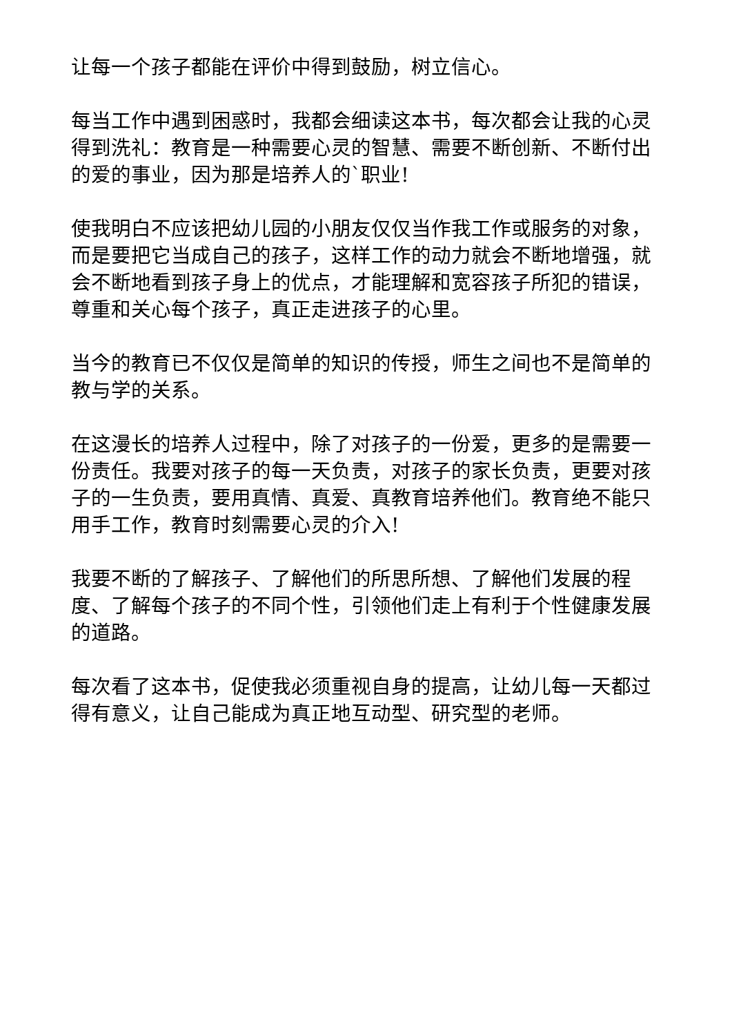让每一个孩子都能在评价中得到鼓励，树立信心。
每当工作中遇到困惑时，我都会细读这本书，每次都会让我的心灵得到洗礼：教育是一种需要心灵的智慧、需要不断创新、不断付出的爱的事业，因为那是培养人的`职业!
使我明白不应该把幼儿园的小朋友仅仅当作我工作或服务的对象，而是要把它当成自己的孩子，这样工作的动力就会不断地增强，就会不断地看到孩子身上的优点，才能理解和宽容孩子所犯的错误，尊重和关心每个孩子，真正走进孩子的心里。
当今的教育已不仅仅是简单的知识的传授，师生之间也不是简单的教与学的关系。
在这漫长的培养人过程中，除了对孩子的一份爱，更多的是需要一份责任。我要对孩子的每一天负责，对孩子的家长负责，更要对孩子的一生负责，要用真情、真爱、真教育培养他们。教育绝不能只用手工作，教育时刻需要心灵的介入!
我要不断的了解孩子、了解他们的所思所想、了解他们发展的程度、了解每个孩子的不同个性，引领他们走上有利于个性健康发展的道路。
每次看了这本书，促使我必须重视自身的提高，让幼儿每一天都过得有意义，让自己能成为真正地互动型、研究型的老师。